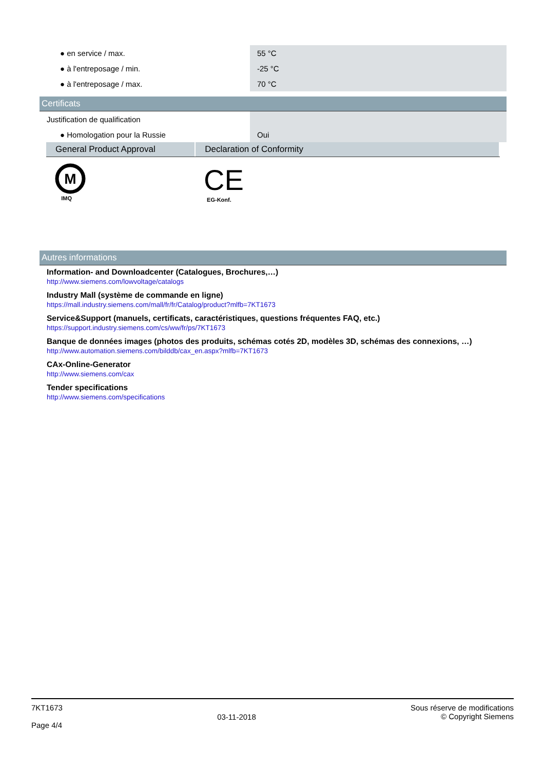| ● en service / max. | 55 °C |
| ● à l'entreposage / min. | -25 °C |
| ● à l'entreposage / max. | 70 °C |
Certificats
| Justification de qualification | |
| ● Homologation pour la Russie | Oui |
General Product Approval Declaration of Conformity
M
IMQ
CE
EG-Konf.
Autres informations
Information- and Downloadcenter (Catalogues, Brochures,…)
http://www.siemens.com/lowvoltage/catalogs
Industry Mall (système de commande en ligne)
https://mall.industry.siemens.com/mall/fr/fr/Catalog/product?mlfb=7KT1673
Service&Support (manuels, certificats, caractéristiques, questions fréquentes FAQ, etc.)
https://support.industry.siemens.com/cs/ww/fr/ps/7KT1673
Banque de données images (photos des produits, schémas cotés 2D, modèles 3D, schémas des connexions, …)
http://www.automation.siemens.com/bilddb/cax_en.aspx?mlfb=7KT1673
CAx-Online-Generator
http://www.siemens.com/cax
Tender specifications
http://www.siemens.com/specifications
7KT1673
Page 4/4
03-11-2018
Sous réserve de modifications
© Copyright Siemens